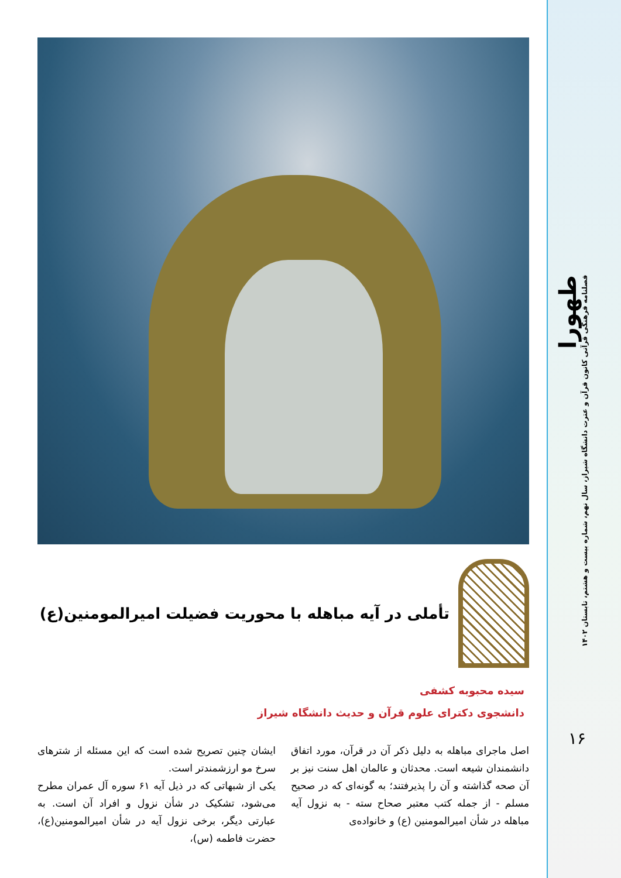طهورا
فصلنامه فرهنگی قرآنی کانون قرآن و عترت دانشگاه شیراز، سال نهم، شماره بیست و هشتم، تابستان ۱۴۰۲
۱۶
تأملی در آیه مباهله با محوریت فضیلت امیرالمومنین(ع)
سیده محبوبه کشفی
دانشجوی دکترای علوم قرآن و حدیث دانشگاه شیراز
اصل ماجرای مباهله به دلیل ذکر آن در قرآن، مورد اتفاق دانشمندان شیعه است. محدثان و عالمان اهل سنت نیز بر آن صحه گذاشته و آن را پذیرفتند؛ به گونه‌ای که در صحیح مسلم - از جمله کتب معتبر صحاح سته - به نزول آیه مباهله در شأن امیرالمومنین (ع) و خانواده‌ی
ایشان چنین تصریح شده است که این مسئله از شترهای سرخ مو ارزشمندتر است.
یکی از شبهاتی که در ذیل آیه ۶۱ سوره آل عمران مطرح می‌شود، تشکیک در شأن نزول و افراد آن است. به عبارتی دیگر، برخی نزول آیه در شأن امیرالمومنین(ع)، حضرت فاطمه (س)،